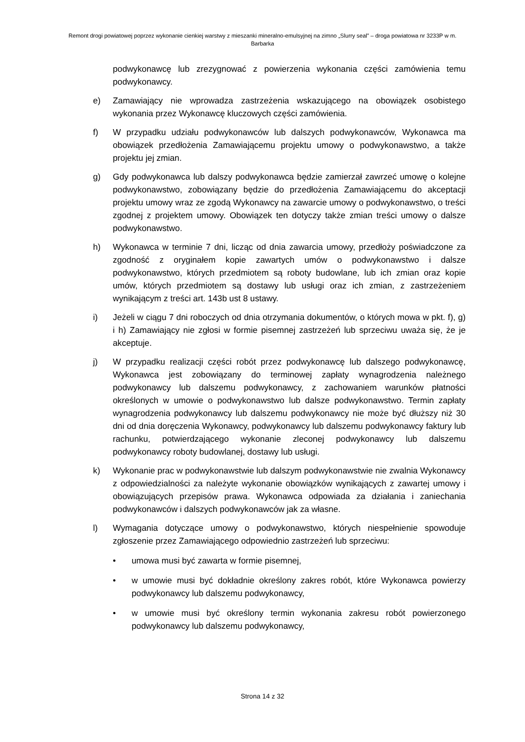Remont drogi powiatowej poprzez wykonanie cienkiej warstwy z mieszanki mineralno-emulsyjnej na zimno „Slurry seal” – droga powiatowa nr 3233P w m. Barbarka
podwykonawcę lub zrezygnować z powierzenia wykonania części zamówienia temu podwykonawcy.
e) Zamawiający nie wprowadza zastrzeżenia wskazującego na obowiązek osobistego wykonania przez Wykonawcę kluczowych części zamówienia.
f) W przypadku udziału podwykonawców lub dalszych podwykonawców, Wykonawca ma obowiązek przedłożenia Zamawiającemu projektu umowy o podwykonawstwo, a także projektu jej zmian.
g) Gdy podwykonawca lub dalszy podwykonawca będzie zamierzał zawrzeć umowę o kolejne podwykonawstwo, zobowiązany będzie do przedłożenia Zamawiającemu do akceptacji projektu umowy wraz ze zgodą Wykonawcy na zawarcie umowy o podwykonawstwo, o treści zgodnej z projektem umowy. Obowiązek ten dotyczy także zmian treści umowy o dalsze podwykonawstwo.
h) Wykonawca w terminie 7 dni, licząc od dnia zawarcia umowy, przedłoży poświadczone za zgodność z oryginałem kopie zawartych umów o podwykonawstwo i dalsze podwykonawstwo, których przedmiotem są roboty budowlane, lub ich zmian oraz kopie umów, których przedmiotem są dostawy lub usługi oraz ich zmian, z zastrzeżeniem wynikającym z treści art. 143b ust 8 ustawy.
i) Jeżeli w ciągu 7 dni roboczych od dnia otrzymania dokumentów, o których mowa w pkt. f), g) i h) Zamawiający nie zgłosi w formie pisemnej zastrzeżeń lub sprzeciwu uważa się, że je akceptuje.
j) W przypadku realizacji części robót przez podwykonawcę lub dalszego podwykonawcę, Wykonawca jest zobowiązany do terminowej zapłaty wynagrodzenia należnego podwykonawcy lub dalszemu podwykonawcy, z zachowaniem warunków płatności określonych w umowie o podwykonawstwo lub dalsze podwykonawstwo. Termin zapłaty wynagrodzenia podwykonawcy lub dalszemu podwykonawcy nie może być dłuższy niż 30 dni od dnia doręczenia Wykonawcy, podwykonawcy lub dalszemu podwykonawcy faktury lub rachunku, potwierdzającego wykonanie zleconej podwykonawcy lub dalszemu podwykonawcy roboty budowlanej, dostawy lub usługi.
k) Wykonanie prac w podwykonawstwie lub dalszym podwykonawstwie nie zwalnia Wykonawcy z odpowiedzialności za należyte wykonanie obowiązków wynikających z zawartej umowy i obowiązujących przepisów prawa. Wykonawca odpowiada za działania i zaniechania podwykonawców i dalszych podwykonawców jak za własne.
l) Wymagania dotyczące umowy o podwykonawstwo, których niespełnienie spowoduje zgłoszenie przez Zamawiającego odpowiednio zastrzeżeń lub sprzeciwu:
• umowa musi być zawarta w formie pisemnej,
• w umowie musi być dokładnie określony zakres robót, które Wykonawca powierzy podwykonawcy lub dalszemu podwykonawcy,
• w umowie musi być określony termin wykonania zakresu robót powierzonego podwykonawcy lub dalszemu podwykonawcy,
Strona 14 z 32